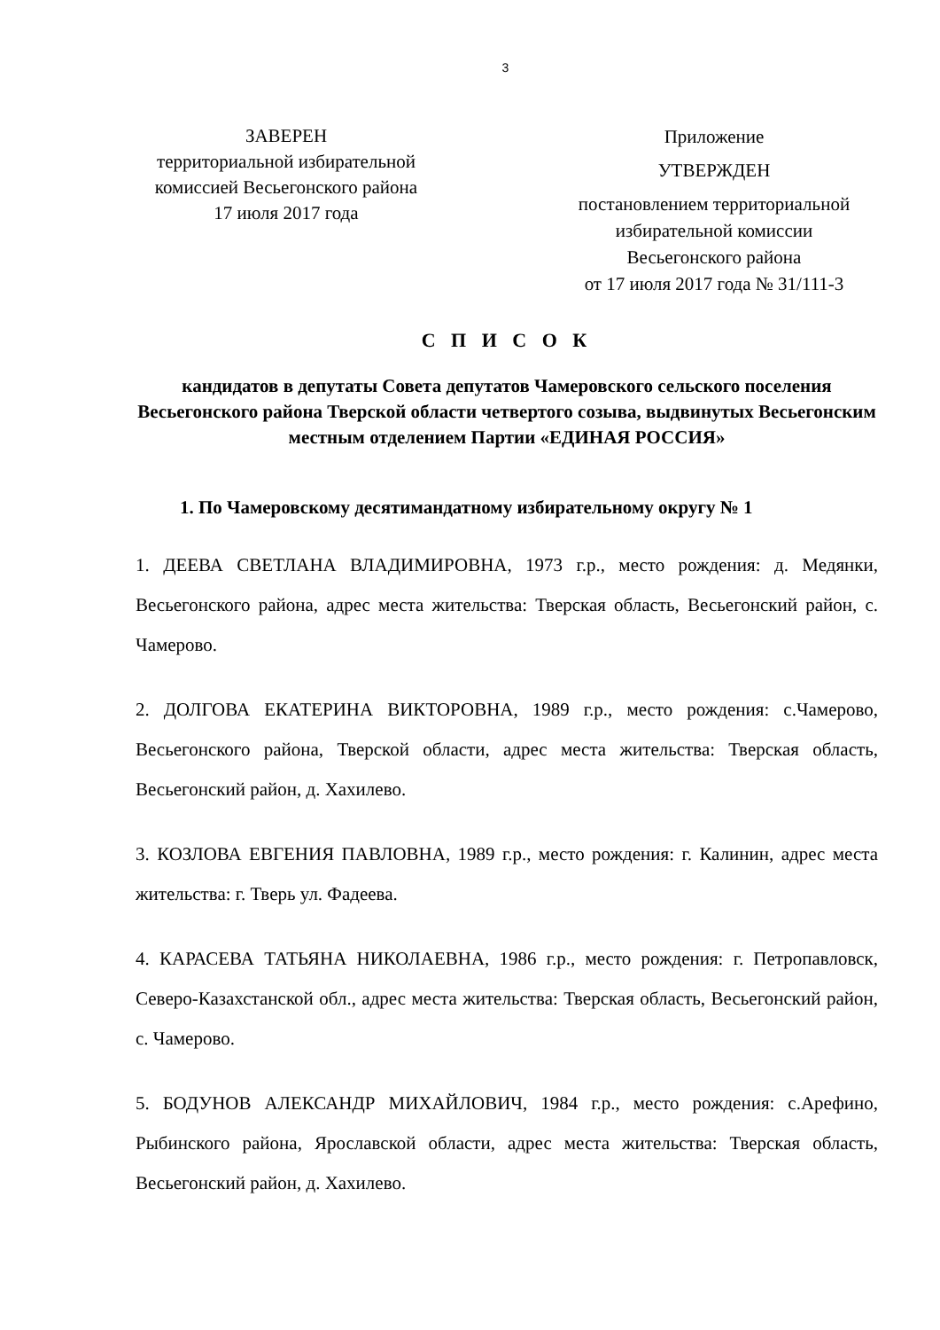3
ЗАВЕРЕН
территориальной избирательной
комиссией Весьегонского района
17 июля 2017 года
Приложение
УТВЕРЖДЕН
постановлением территориальной
избирательной комиссии
Весьегонского района
от 17 июля 2017 года № 31/111-3
С П И С О К
кандидатов в депутаты Совета депутатов Чамеровского сельского поселения Весьегонского района Тверской области четвертого созыва, выдвинутых Весьегонским местным отделением Партии «ЕДИНАЯ РОССИЯ»
1. По Чамеровскому десятимандатному избирательному округу № 1
1. ДЕЕВА СВЕТЛАНА ВЛАДИМИРОВНА, 1973 г.р., место рождения: д. Медянки, Весьегонского района, адрес места жительства: Тверская область, Весьегонский район, с. Чамерово.
2. ДОЛГОВА ЕКАТЕРИНА ВИКТОРОВНА, 1989 г.р., место рождения: с.Чамерово, Весьегонского района, Тверской области, адрес места жительства: Тверская область, Весьегонский район, д. Хахилево.
3. КОЗЛОВА ЕВГЕНИЯ ПАВЛОВНА, 1989 г.р., место рождения: г. Калинин, адрес места жительства: г. Тверь ул. Фадеева.
4. КАРАСЕВА ТАТЬЯНА НИКОЛАЕВНА, 1986 г.р., место рождения: г. Петропавловск, Северо-Казахстанской обл., адрес места жительства: Тверская область, Весьегонский район, с. Чамерово.
5. БОДУНОВ АЛЕКСАНДР МИХАЙЛОВИЧ, 1984 г.р., место рождения: с.Арефино, Рыбинского района, Ярославской области, адрес места жительства: Тверская область, Весьегонский район, д. Хахилево.